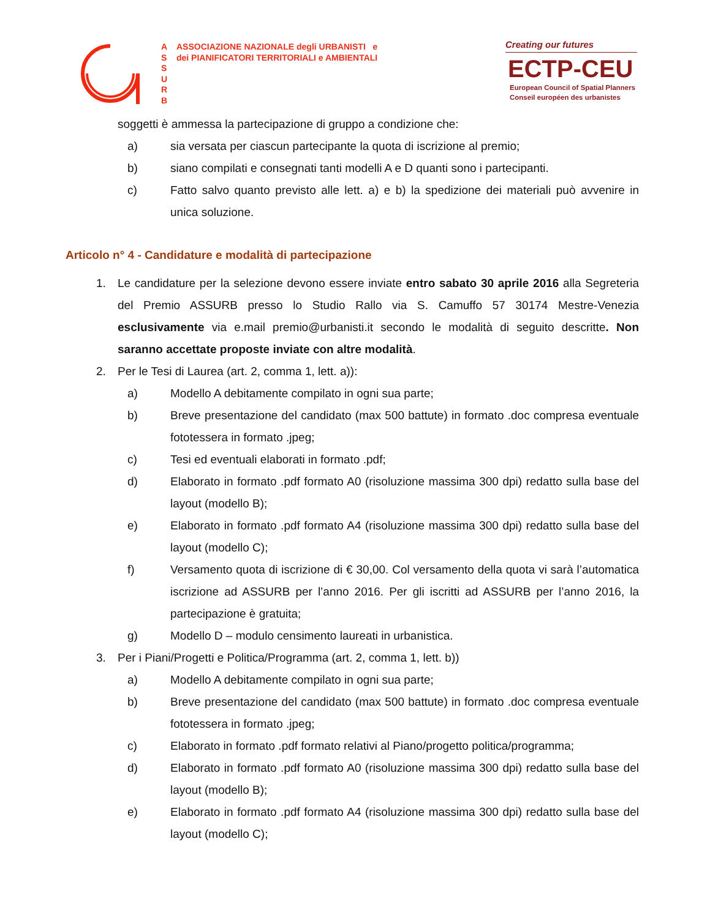A
S
S
U
R
B
ASSOCIAZIONE NAZIONALE degli URBANISTI e
dei PIANIFICATORI TERRITORIALI e AMBIENTALI
Creating our futures
ECTP-CEU
European Council of Spatial Planners
Conseil européen des urbanistes
soggetti è ammessa la partecipazione di gruppo a condizione che:
a) sia versata per ciascun partecipante la quota di iscrizione al premio;
b) siano compilati e consegnati tanti modelli A e D quanti sono i partecipanti.
c) Fatto salvo quanto previsto alle lett. a) e b) la spedizione dei materiali può avvenire in unica soluzione.
Articolo n° 4 - Candidature e modalità di partecipazione
1. Le candidature per la selezione devono essere inviate entro sabato 30 aprile 2016 alla Segreteria del Premio ASSURB presso lo Studio Rallo via S. Camuffo 57 30174 Mestre-Venezia esclusivamente via e.mail premio@urbanisti.it secondo le modalità di seguito descritte. Non saranno accettate proposte inviate con altre modalità.
2. Per le Tesi di Laurea (art. 2, comma 1, lett. a)):
a) Modello A debitamente compilato in ogni sua parte;
b) Breve presentazione del candidato (max 500 battute) in formato .doc compresa eventuale fototessera in formato .jpeg;
c) Tesi ed eventuali elaborati in formato .pdf;
d) Elaborato in formato .pdf formato A0 (risoluzione massima 300 dpi) redatto sulla base del layout (modello B);
e) Elaborato in formato .pdf formato A4 (risoluzione massima 300 dpi) redatto sulla base del layout (modello C);
f) Versamento quota di iscrizione di € 30,00. Col versamento della quota vi sarà l’automatica iscrizione ad ASSURB per l’anno 2016. Per gli iscritti ad ASSURB per l’anno 2016, la partecipazione è gratuita;
g) Modello D – modulo censimento laureati in urbanistica.
3. Per i Piani/Progetti e Politica/Programma (art. 2, comma 1, lett. b))
a) Modello A debitamente compilato in ogni sua parte;
b) Breve presentazione del candidato (max 500 battute) in formato .doc compresa eventuale fototessera in formato .jpeg;
c) Elaborato in formato .pdf formato relativi al Piano/progetto politica/programma;
d) Elaborato in formato .pdf formato A0 (risoluzione massima 300 dpi) redatto sulla base del layout (modello B);
e) Elaborato in formato .pdf formato A4 (risoluzione massima 300 dpi) redatto sulla base del layout (modello C);